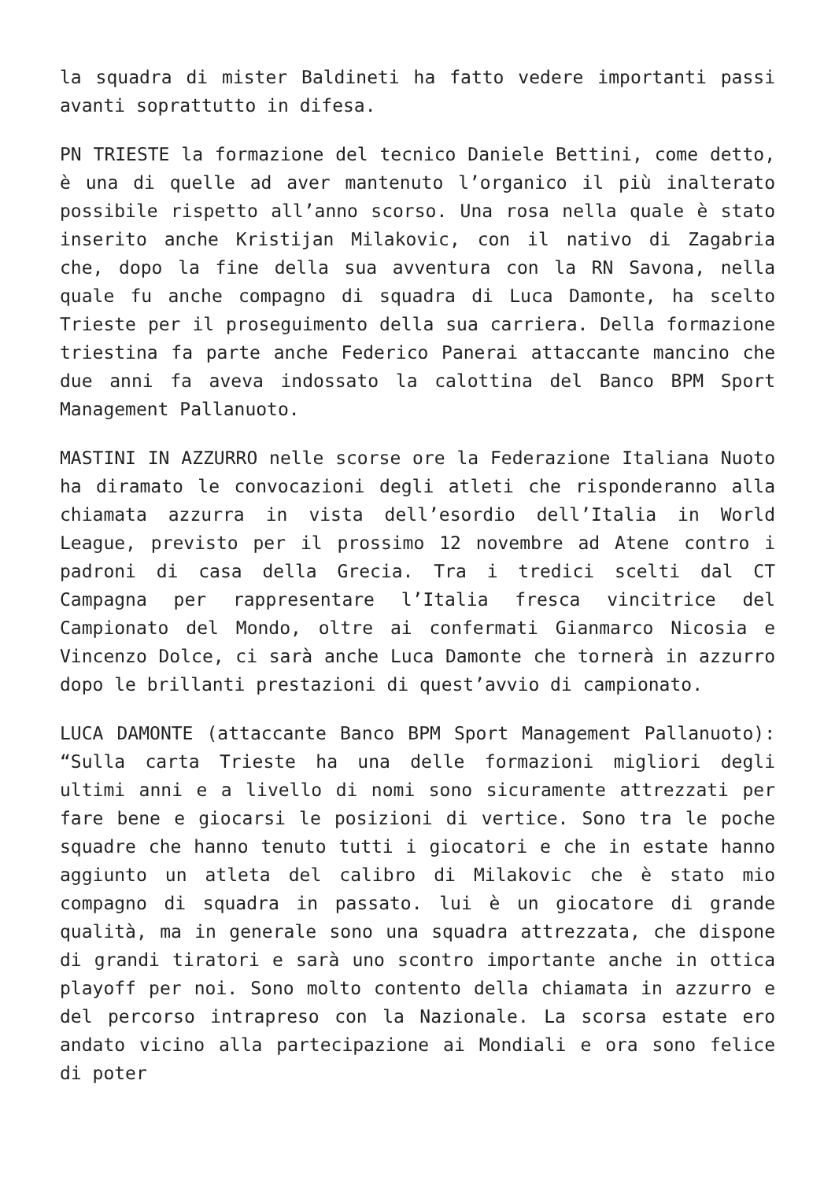la squadra di mister Baldineti ha fatto vedere importanti passi avanti soprattutto in difesa.
PN TRIESTE la formazione del tecnico Daniele Bettini, come detto, è una di quelle ad aver mantenuto l’organico il più inalterato possibile rispetto all’anno scorso. Una rosa nella quale è stato inserito anche Kristijan Milakovic, con il nativo di Zagabria che, dopo la fine della sua avventura con la RN Savona, nella quale fu anche compagno di squadra di Luca Damonte, ha scelto Trieste per il proseguimento della sua carriera. Della formazione triestina fa parte anche Federico Panerai attaccante mancino che due anni fa aveva indossato la calottina del Banco BPM Sport Management Pallanuoto.
MASTINI IN AZZURRO nelle scorse ore la Federazione Italiana Nuoto ha diramato le convocazioni degli atleti che risponderanno alla chiamata azzurra in vista dell’esordio dell’Italia in World League, previsto per il prossimo 12 novembre ad Atene contro i padroni di casa della Grecia. Tra i tredici scelti dal CT Campagna per rappresentare l’Italia fresca vincitrice del Campionato del Mondo, oltre ai confermati Gianmarco Nicosia e Vincenzo Dolce, ci sarà anche Luca Damonte che tornerà in azzurro dopo le brillanti prestazioni di quest’avvio di campionato.
LUCA DAMONTE (attaccante Banco BPM Sport Management Pallanuoto): “Sulla carta Trieste ha una delle formazioni migliori degli ultimi anni e a livello di nomi sono sicuramente attrezzati per fare bene e giocarsi le posizioni di vertice. Sono tra le poche squadre che hanno tenuto tutti i giocatori e che in estate hanno aggiunto un atleta del calibro di Milakovic che è stato mio compagno di squadra in passato. lui è un giocatore di grande qualità, ma in generale sono una squadra attrezzata, che dispone di grandi tiratori e sarà uno scontro importante anche in ottica playoff per noi. Sono molto contento della chiamata in azzurro e del percorso intrapreso con la Nazionale. La scorsa estate ero andato vicino alla partecipazione ai Mondiali e ora sono felice di poter